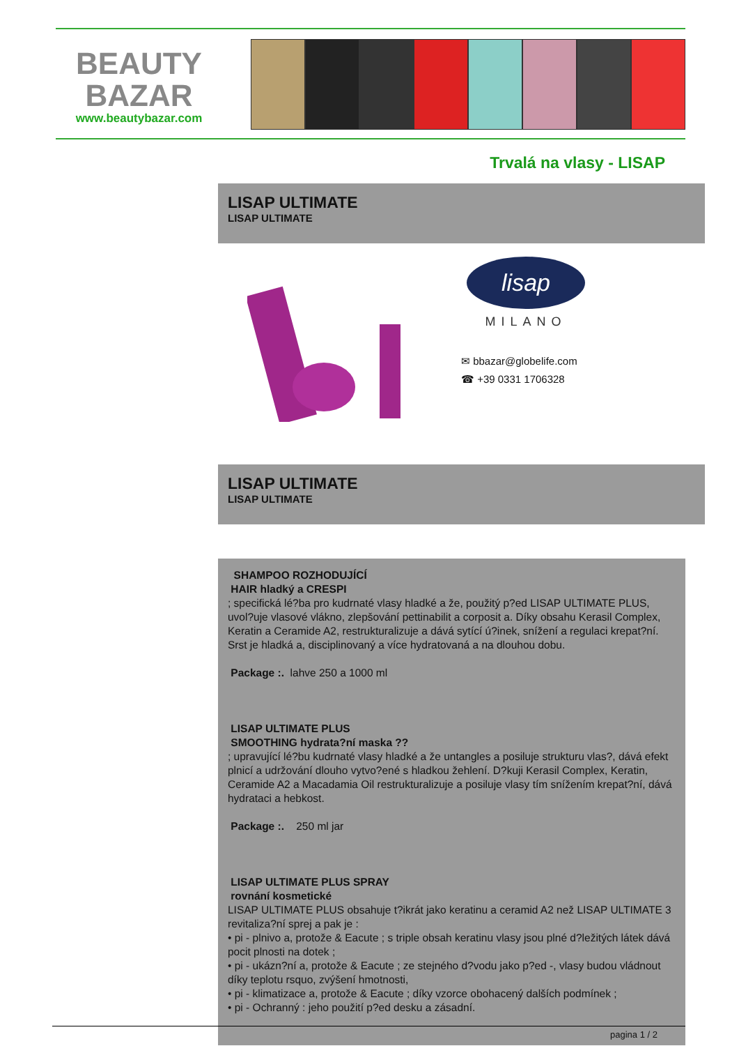BEAUTY
BAZAR
www.beautybazar.com
Trvalá na vlasy - LISAP
LISAP ULTIMATE
LISAP ULTIMATE
lisap
MILANO
✉ bbazar@globelife.com
☎ +39 0331 1706328
LISAP ULTIMATE
LISAP ULTIMATE
SHAMPOO ROZHODUJÍCÍ
HAIR hladký a CRESPI
; specifická lé?ba pro kudrnaté vlasy hladké a že, použitý p?ed LISAP ULTIMATE PLUS, uvol?uje vlasové vlákno, zlepšování pettinabilit a corposit a. Díky obsahu Kerasil Complex, Keratin a Ceramide A2, restrukturalizuje a dává sytící ú?inek, snížení a regulaci krepat?ní. Srst je hladká a, disciplinovaný a více hydratovaná a na dlouhou dobu.
Package :. lahve 250 a 1000 ml
LISAP ULTIMATE PLUS
SMOOTHING hydrata?ní maska ??
; upravující lé?bu kudrnaté vlasy hladké a že untangles a posiluje strukturu vlas?, dává efekt plnicí a udržování dlouho vytvo?ené s hladkou žehlení. D?kuji Kerasil Complex, Keratin, Ceramide A2 a Macadamia Oil restrukturalizuje a posiluje vlasy tím snížením krepat?ní, dává hydrataci a hebkost.
Package :. 250 ml jar
LISAP ULTIMATE PLUS SPRAY
rovnání kosmetické
LISAP ULTIMATE PLUS obsahuje t?ikrát jako keratinu a ceramid A2 než LISAP ULTIMATE 3 revitaliza?ní sprej a pak je :
• pi - plnivo a, protože & Eacute ; s triple obsah keratinu vlasy jsou plné d?ležitých látek dává pocit plnosti na dotek ;
• pi - ukázn?ní a, protože & Eacute ; ze stejného d?vodu jako p?ed -, vlasy budou vládnout díky teplotu rsquo, zvýšení hmotnosti,
• pi - klimatizace a, protože & Eacute ; díky vzorce obohacený dalších podmínek ;
• pi - Ochranný : jeho použití p?ed desku a zásadní.
pagina 1 / 2